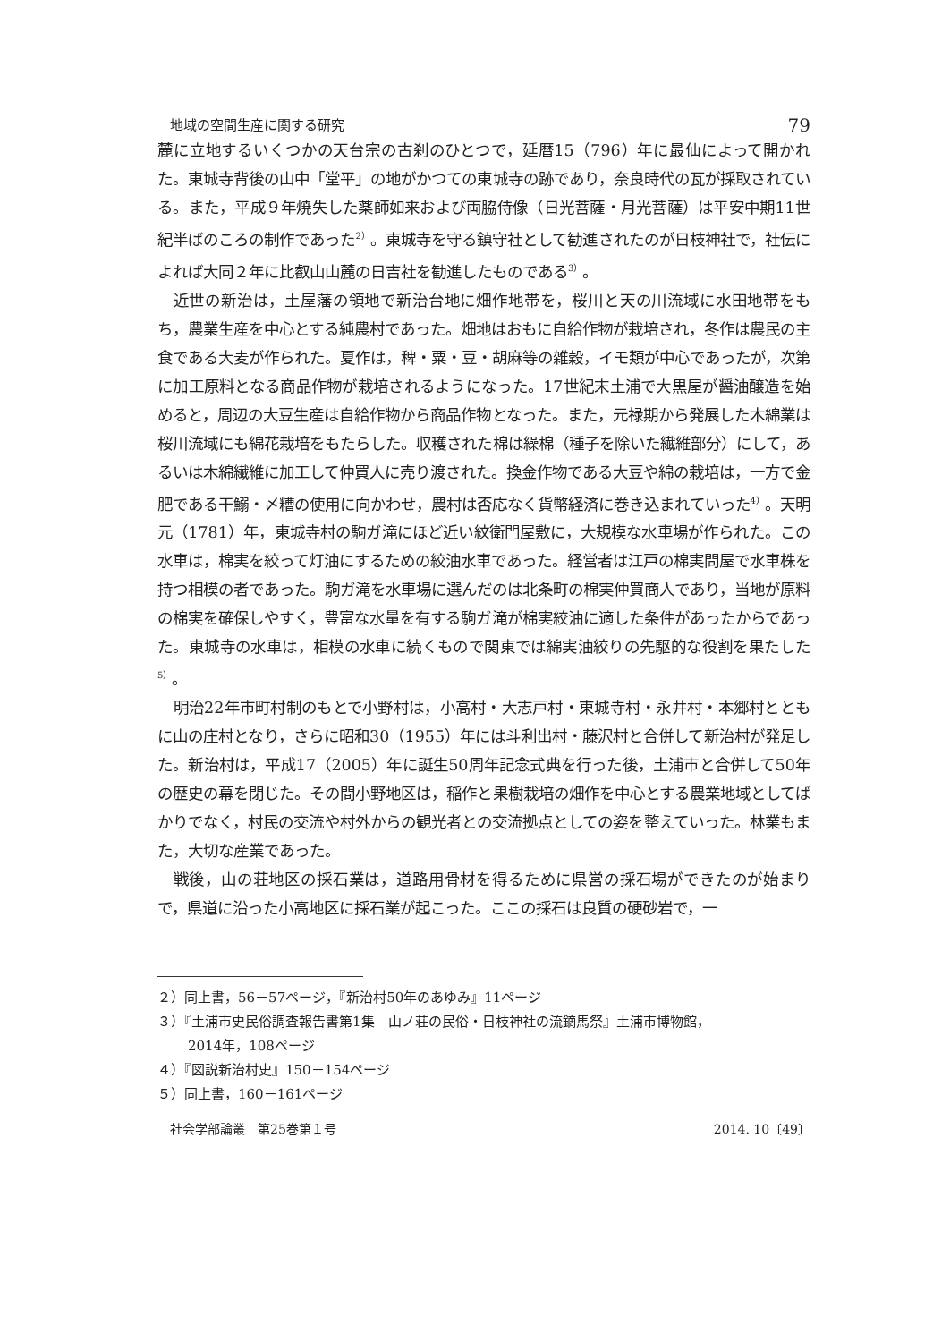地域の空間生産に関する研究 79
麓に立地するいくつかの天台宗の古刹のひとつで，延暦15（796）年に最仙によって開かれた。東城寺背後の山中「堂平」の地がかつての東城寺の跡であり，奈良時代の瓦が採取されている。また，平成９年焼失した薬師如来および両脇侍像（日光菩薩・月光菩薩）は平安中期11世紀半ばのころの制作であった<sup>2）</sup>。東城寺を守る鎮守社として勧進されたのが日枝神社で，社伝によれば大同２年に比叡山山麓の日吉社を勧進したものである<sup>3）</sup>。
近世の新治は，土屋藩の領地で新治台地に畑作地帯を，桜川と天の川流域に水田地帯をもち，農業生産を中心とする純農村であった。畑地はおもに自給作物が栽培され，冬作は農民の主食である大麦が作られた。夏作は，稗・粟・豆・胡麻等の雑穀，イモ類が中心であったが，次第に加工原料となる商品作物が栽培されるようになった。17世紀末土浦で大黒屋が醤油醸造を始めると，周辺の大豆生産は自給作物から商品作物となった。また，元禄期から発展した木綿業は桜川流域にも綿花栽培をもたらした。収穫された棉は繰棉（種子を除いた繊維部分）にして，あるいは木綿繊維に加工して仲買人に売り渡された。換金作物である大豆や綿の栽培は，一方で金肥である干鰯・〆糟の使用に向かわせ，農村は否応なく貨幣経済に巻き込まれていった<sup>4）</sup>。天明元（1781）年，東城寺村の駒ガ滝にほど近い紋衛門屋敷に，大規模な水車場が作られた。この水車は，棉実を絞って灯油にするための絞油水車であった。経営者は江戸の棉実問屋で水車株を持つ相模の者であった。駒ガ滝を水車場に選んだのは北条町の棉実仲買商人であり，当地が原料の棉実を確保しやすく，豊富な水量を有する駒ガ滝が棉実絞油に適した条件があったからであった。東城寺の水車は，相模の水車に続くもので関東では綿実油絞りの先駆的な役割を果たした<sup>5）</sup>。
明治22年市町村制のもとで小野村は，小高村・大志戸村・東城寺村・永井村・本郷村とともに山の庄村となり，さらに昭和30（1955）年には斗利出村・藤沢村と合併して新治村が発足した。新治村は，平成17（2005）年に誕生50周年記念式典を行った後，土浦市と合併して50年の歴史の幕を閉じた。その間小野地区は，稲作と果樹栽培の畑作を中心とする農業地域としてばかりでなく，村民の交流や村外からの観光者との交流拠点としての姿を整えていった。林業もまた，大切な産業であった。
戦後，山の荘地区の採石業は，道路用骨材を得るために県営の採石場ができたのが始まりで，県道に沿った小高地区に採石業が起こった。ここの採石は良質の硬砂岩で，一
２）同上書，56－57ページ，『新治村50年のあゆみ』11ページ
３）『土浦市史民俗調査報告書第1集　山ノ荘の民俗・日枝神社の流鏑馬祭』土浦市博物館，
2014年，108ページ
４）『図説新治村史』150－154ページ
５）同上書，160－161ページ
社会学部論叢　第25巻第１号 2014. 10〔49〕